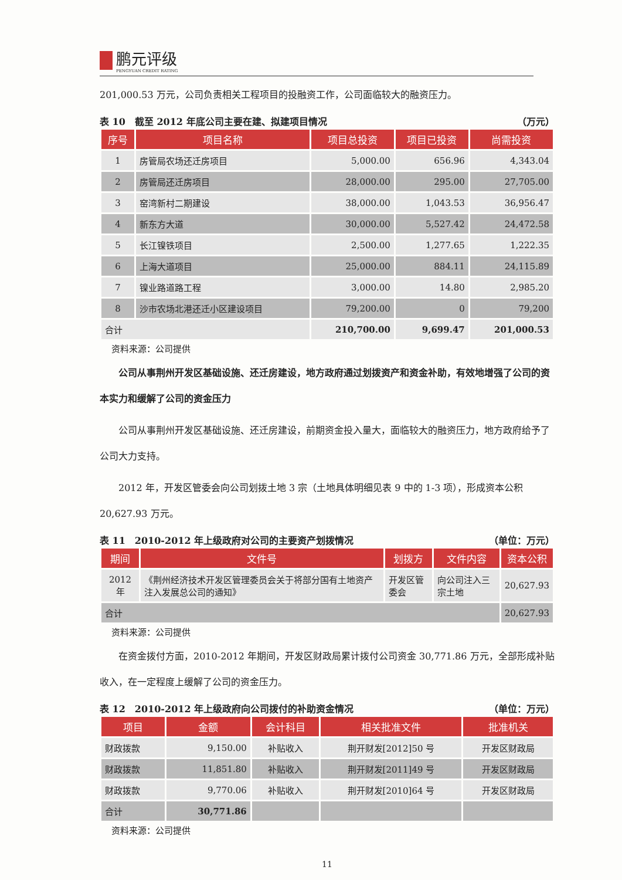鹏元评级
PENGYUAN CREDIT RATING
201,000.53 万元，公司负责相关工程项目的投融资工作，公司面临较大的融资压力。
表 10　截至 2012 年底公司主要在建、拟建项目情况 （万元）
| 序号 | 项目名称 | 项目总投资 | 项目已投资 | 尚需投资 |
| --- | --- | --- | --- | --- |
| 1 | 房管局农场还迁房项目 | 5,000.00 | 656.96 | 4,343.04 |
| 2 | 房管局还迁房项目 | 28,000.00 | 295.00 | 27,705.00 |
| 3 | 窑湾新村二期建设 | 38,000.00 | 1,043.53 | 36,956.47 |
| 4 | 新东方大道 | 30,000.00 | 5,527.42 | 24,472.58 |
| 5 | 长江镍铁项目 | 2,500.00 | 1,277.65 | 1,222.35 |
| 6 | 上海大道项目 | 25,000.00 | 884.11 | 24,115.89 |
| 7 | 镍业路道路工程 | 3,000.00 | 14.80 | 2,985.20 |
| 8 | 沙市农场北港还迁小区建设项目 | 79,200.00 | 0 | 79,200 |
| 合计 | | 210,700.00 | 9,699.47 | 201,000.53 |
资料来源：公司提供
公司从事荆州开发区基础设施、还迁房建设，地方政府通过划拨资产和资金补助，有效地增强了公司的资本实力和缓解了公司的资金压力
公司从事荆州开发区基础设施、还迁房建设，前期资金投入量大，面临较大的融资压力，地方政府给予了公司大力支持。
2012 年，开发区管委会向公司划拨土地 3 宗（土地具体明细见表 9 中的 1-3 项），形成资本公积 20,627.93 万元。
表 11　2010-2012 年上级政府对公司的主要资产划拨情况 （单位：万元）
| 期间 | 文件号 | 划拨方 | 文件内容 | 资本公积 |
| --- | --- | --- | --- | --- |
| 2012 年 | 《荆州经济技术开发区管理委员会关于将部分国有土地资产注入发展总公司的通知》 | 开发区管委会 | 向公司注入三宗土地 | 20,627.93 |
| 合计 | | | | 20,627.93 |
资料来源：公司提供
在资金拨付方面，2010-2012 年期间，开发区财政局累计拨付公司资金 30,771.86 万元，全部形成补贴收入，在一定程度上缓解了公司的资金压力。
表 12　2010-2012 年上级政府向公司拨付的补助资金情况 （单位：万元）
| 项目 | 金额 | 会计科目 | 相关批准文件 | 批准机关 |
| --- | --- | --- | --- | --- |
| 财政拨款 | 9,150.00 | 补贴收入 | 荆开财发[2012]50 号 | 开发区财政局 |
| 财政拨款 | 11,851.80 | 补贴收入 | 荆开财发[2011]49 号 | 开发区财政局 |
| 财政拨款 | 9,770.06 | 补贴收入 | 荆开财发[2010]64 号 | 开发区财政局 |
| 合计 | 30,771.86 | | | |
资料来源：公司提供
11